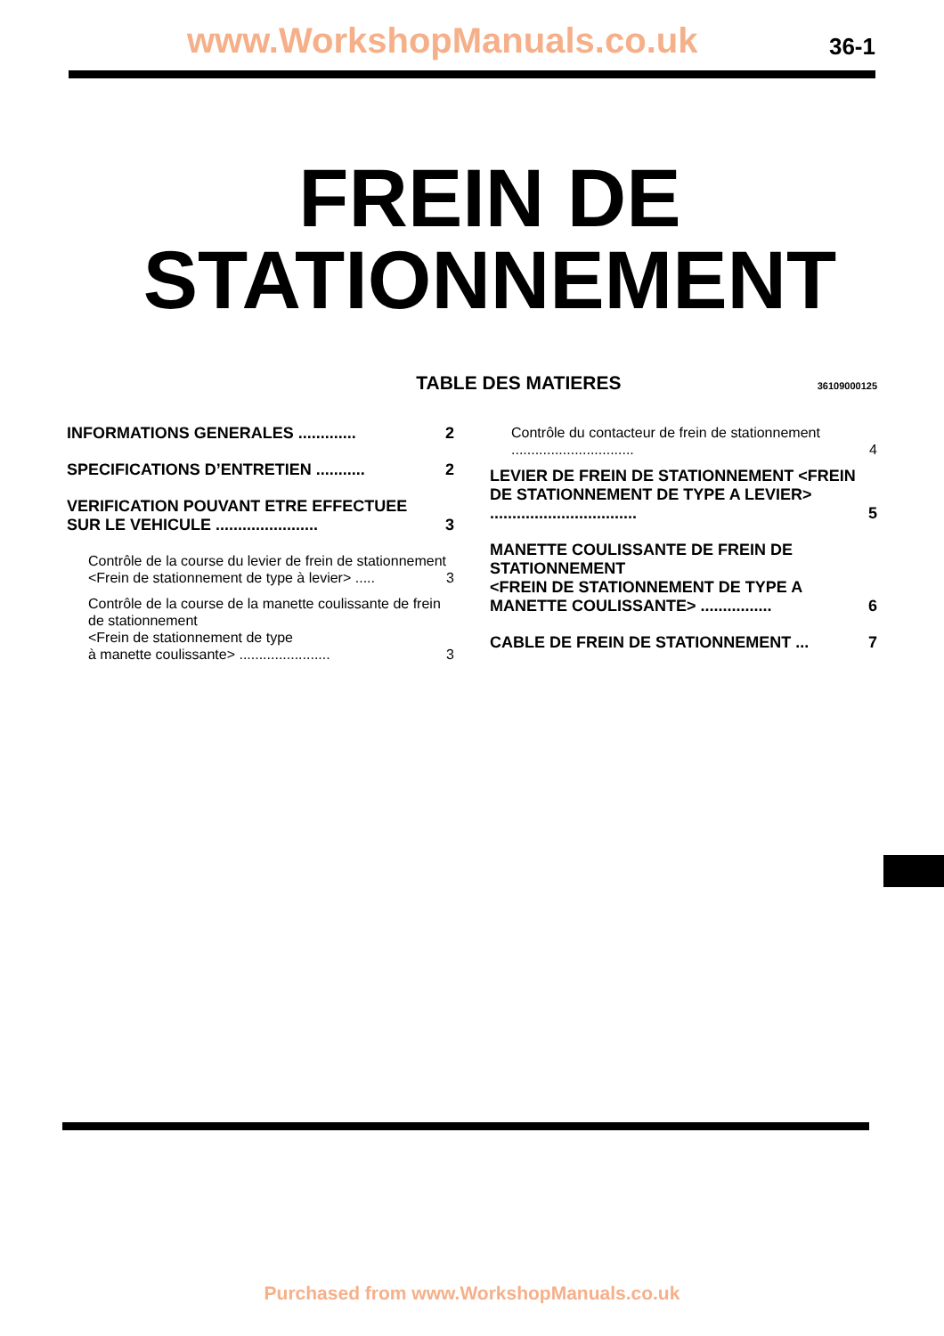www.WorkshopManuals.co.uk 36-1
FREIN DE
STATIONNEMENT
TABLE DES MATIERES
36109000125
INFORMATIONS GENERALES ............. 2
SPECIFICATIONS D’ENTRETIEN ........... 2
VERIFICATION POUVANT ETRE EFFECTUEE SUR LE VEHICULE ....................... 3
Contrôle de la course du levier de frein de stationnement
<Frein de stationnement de type à levier> ..... 3
Contrôle de la course de la manette coulissante de frein de stationnement
<Frein de stationnement de type
à manette coulissante> ....................... 3
Contrôle du contacteur de frein de stationnement ............................... 4
LEVIER DE FREIN DE STATIONNEMENT <FREIN DE STATIONNEMENT DE TYPE A LEVIER> ................................. 5
MANETTE COULISSANTE DE FREIN DE STATIONNEMENT
<FREIN DE STATIONNEMENT DE TYPE A MANETTE COULISSANTE> ................ 6
CABLE DE FREIN DE STATIONNEMENT ... 7
Purchased from www.WorkshopManuals.co.uk